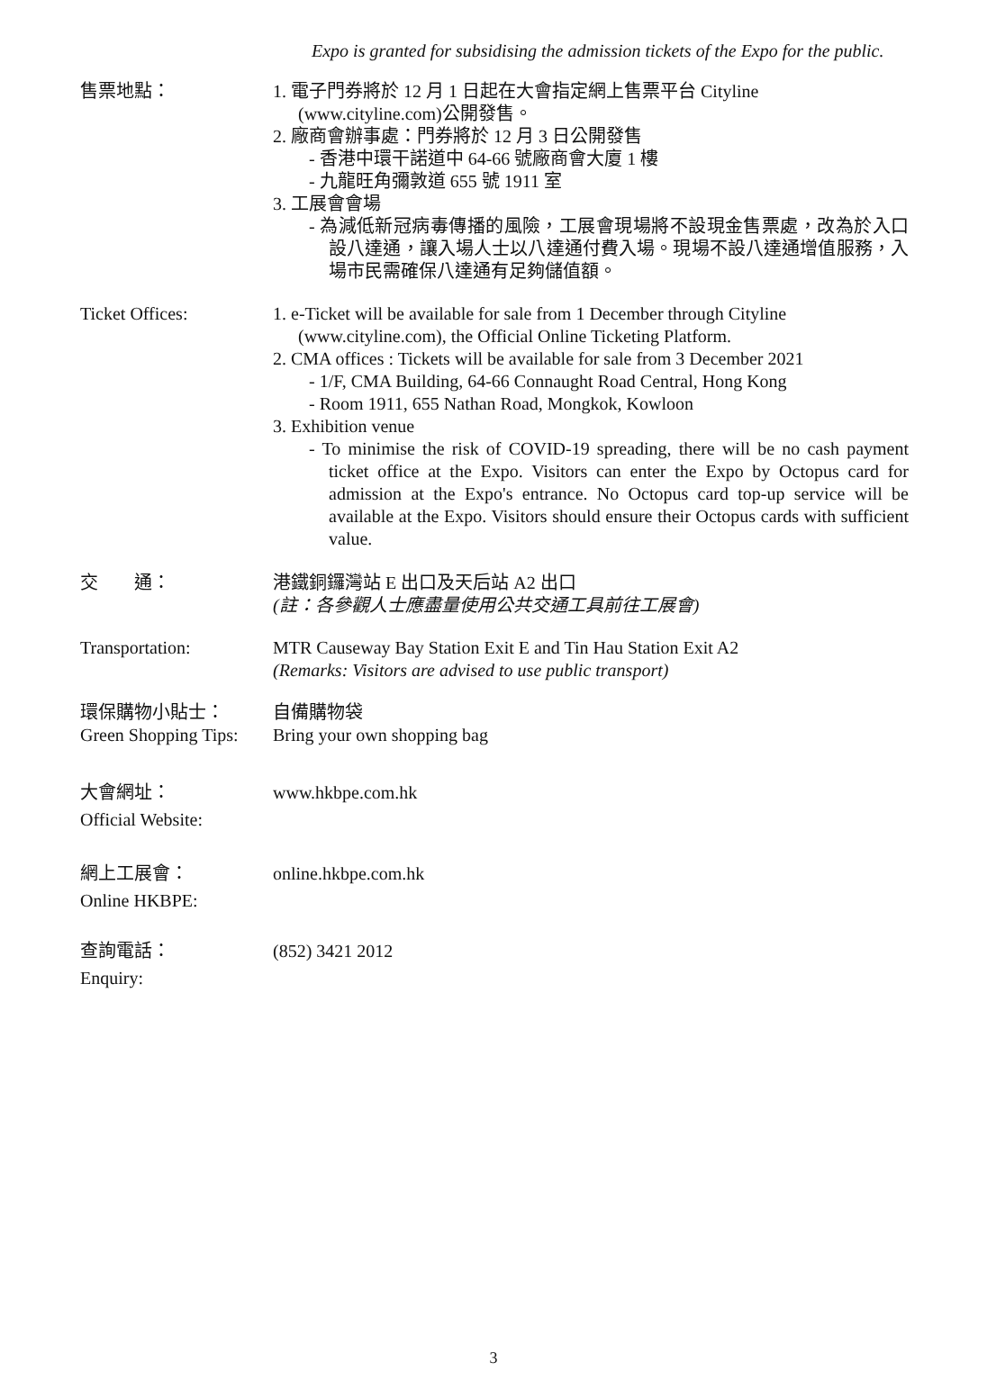Expo is granted for subsidising the admission tickets of the Expo for the public.
售票地點： 1. 電子門券將於 12 月 1 日起在大會指定網上售票平台 Cityline
(www.cityline.com)公開發售。
2. 廠商會辦事處：門券將於 12 月 3 日公開發售
- 香港中環干諾道中 64-66 號廠商會大廈 1 樓
- 九龍旺角彌敦道 655 號 1911 室
3. 工展會會場
- 為減低新冠病毒傳播的風險，工展會現場將不設現金售票處，改為於入口設八達通，讓入場人士以八達通付費入場。現場不設八達通增值服務，入場市民需確保八達通有足夠儲值額。
Ticket Offices: 1. e-Ticket will be available for sale from 1 December through Cityline
(www.cityline.com), the Official Online Ticketing Platform.
2. CMA offices : Tickets will be available for sale from 3 December 2021
- 1/F, CMA Building, 64-66 Connaught Road Central, Hong Kong
- Room 1911, 655 Nathan Road, Mongkok, Kowloon
3. Exhibition venue
- To minimise the risk of COVID-19 spreading, there will be no cash payment ticket office at the Expo. Visitors can enter the Expo by Octopus card for admission at the Expo's entrance. No Octopus card top-up service will be available at the Expo. Visitors should ensure their Octopus cards with sufficient value.
交　　通： 港鐵銅鑼灣站 E 出口及天后站 A2 出口
(註：各參觀人士應盡量使用公共交通工具前往工展會)
Transportation: MTR Causeway Bay Station Exit E and Tin Hau Station Exit A2
(Remarks: Visitors are advised to use public transport)
環保購物小貼士：
Green Shopping Tips:
自備購物袋
Bring your own shopping bag
大會網址：
Official Website:
www.hkbpe.com.hk
網上工展會：
Online HKBPE:
online.hkbpe.com.hk
查詢電話：
Enquiry:
(852) 3421 2012
3